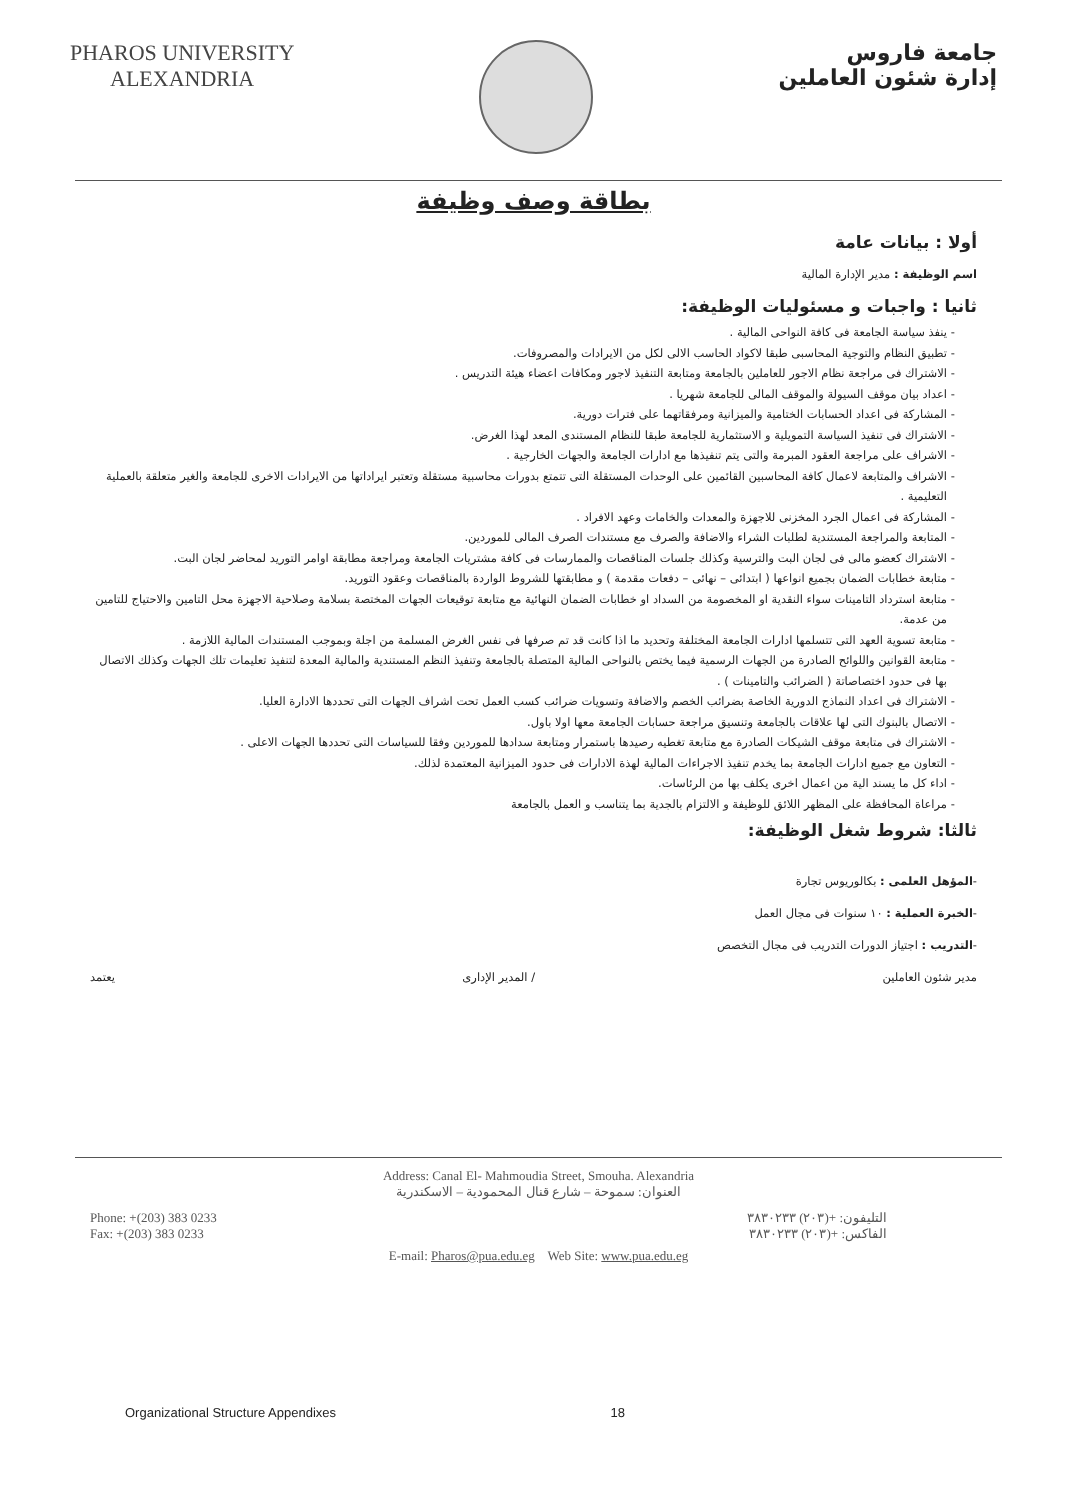PHAROS UNIVERSITY
ALEXANDRIA
جامعة فاروس
إدارة شئون العاملين
بطاقة وصف وظيفة
أولا : بيانات عامة
اسم الوظيفة : مدير الإدارة المالية
ثانيا : واجبات و مسئوليات الوظيفة:
ينفذ سياسة الجامعة فى كافة النواحى المالية .
تطبيق النظام والتوجية المحاسبى طبقا لاكواد الحاسب الالى لكل من الايرادات والمصروفات.
الاشتراك فى مراجعة نظام الاجور للعاملين بالجامعة ومتابعة التنفيذ لاجور ومكافات اعضاء هيئة التدريس .
اعداد بيان موقف السيولة والموقف المالى للجامعة شهريا .
المشاركة فى اعداد الحسابات الختامية والميزانية ومرفقاتهما على فترات دورية.
الاشتراك فى تنفيذ السياسة التمويلية و الاستثمارية للجامعة طبقا للنظام المستندى المعد لهذا الغرض.
الاشراف على مراجعة العقود المبرمة والتى يتم تنفيذها مع ادارات الجامعة والجهات الخارجية .
الاشراف والمتابعة لاعمال كافة المحاسبين القائمين على الوحدات المستقلة التى تتمتع بدورات محاسبية مستقلة وتعتبر ايراداتها من الايرادات الاخرى للجامعة والغير متعلقة بالعملية التعليمية .
المشاركة فى اعمال الجرد المخزنى للاجهزة والمعدات والخامات وعهد الافراد .
المتابعة والمراجعة المستندية لطلبات الشراء والاضافة والصرف مع مستندات الصرف المالى للموردين.
الاشتراك كعضو مالى فى لجان البت والترسية وكذلك جلسات المناقصات والممارسات فى كافة مشتريات الجامعة ومراجعة مطابقة اوامر التوريد لمحاضر لجان البت.
متابعة خطابات الضمان بجميع انواعها ( ابتدائى – نهائى – دفعات مقدمة ) و مطابقتها للشروط الواردة بالمناقصات وعقود التوريد.
متابعة استرداد التامينات سواء النقدية او المخصومة من السداد او خطابات الضمان النهائية مع متابعة توقيعات الجهات المختصة بسلامة وصلاحية الاجهزة محل التامين والاحتياج للتامين من عدمة.
متابعة تسوية العهد التى تتسلمها ادارات الجامعة المختلفة وتحديد ما اذا كانت قد تم صرفها فى نفس الغرض المسلمة من اجلة وبموجب المستندات المالية اللازمة .
متابعة القوانين واللوائح الصادرة من الجهات الرسمية فيما يختص بالنواحى المالية المتصلة بالجامعة وتنفيذ النظم المستندية والمالية المعدة لتنفيذ تعليمات تلك الجهات وكذلك الاتصال بها فى حدود اختصاصاتة ( الضرائب والتامينات ) .
الاشتراك فى اعداد النماذج الدورية الخاصة بضرائب الخصم والاضافة وتسويات ضرائب كسب العمل تحت اشراف الجهات التى تحددها الادارة العليا.
الاتصال بالبنوك التى لها علاقات بالجامعة وتنسيق مراجعة حسابات الجامعة معها اولا باول.
الاشتراك فى متابعة موقف الشيكات الصادرة مع متابعة تغطيه رصيدها باستمرار ومتابعة سدادها للموردين وفقا للسياسات التى تحددها الجهات الاعلى .
التعاون مع جميع ادارات الجامعة بما يخدم تنفيذ الاجراءات المالية لهذة الادارات فى حدود الميزانية المعتمدة لذلك.
اداء كل ما يسند الية من اعمال اخرى يكلف بها من الرئاسات.
مراعاة المحافظة على المظهر اللائق للوظيفة و الالتزام بالجدية بما يتناسب و العمل بالجامعة
ثالثا: شروط شغل الوظيفة:
-المؤهل العلمى : بكالوريوس تجارة
-الخبرة العملية : ١٠ سنوات فى مجال العمل
-التدريب : اجتياز الدورات التدريب فى مجال التخصص
مدير شئون العاملين / المدير الإدارى يعتمد
Address: Canal El- Mahmoudia Street, Smouha. Alexandria
العنوان: سموحة – شارع قنال المحمودية – الاسكندرية
Phone: +(203) 383 0233
Fax: +(203) 383 0233
التليفون: +(٢٠٣) ٣٨٣٠٢٣٣
الفاكس: +(٢٠٣) ٣٨٣٠٢٣٣
E-mail: Pharos@pua.edu.eg Web Site: www.pua.edu.eg
Organizational Structure Appendixes 18